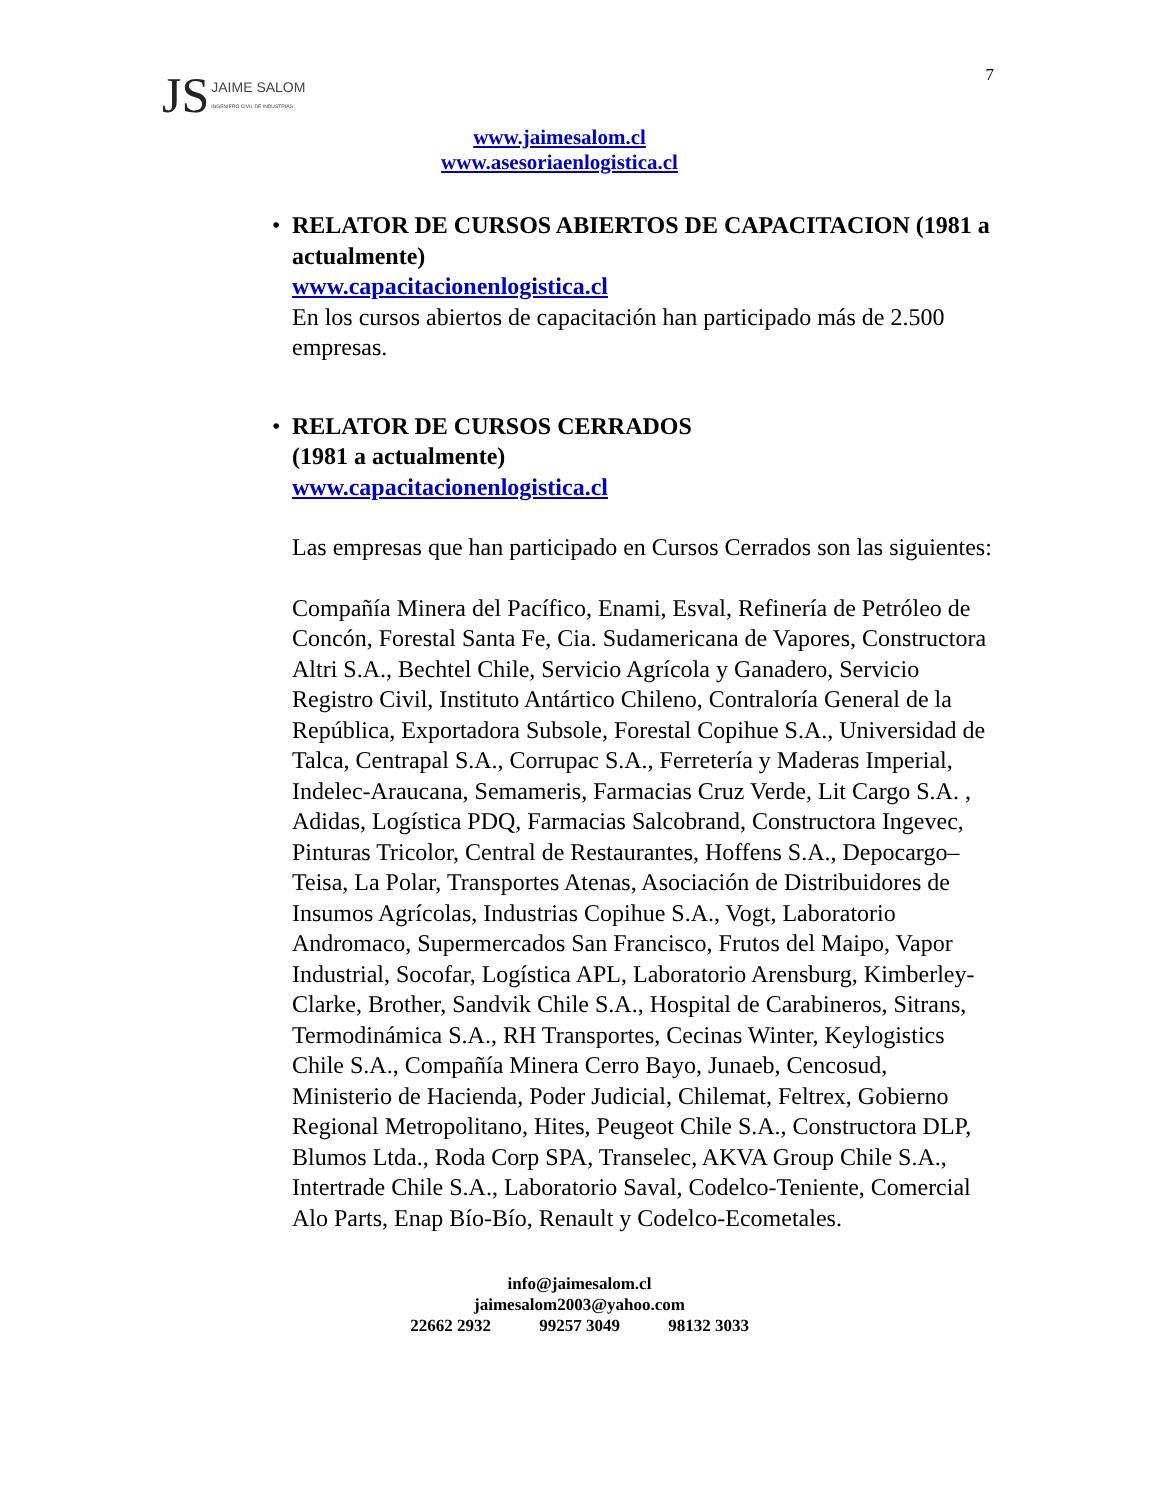JS JAIME SALOM
INGENIERO CIVIL DE INDUSTRIAS
7
www.jaimesalom.cl
www.asesoriaenlogistica.cl
•
RELATOR DE CURSOS ABIERTOS DE CAPACITACION (1981 a actualmente)
www.capacitacionenlogistica.cl
En los cursos abiertos de capacitación han participado más de 2.500 empresas.
•
RELATOR DE CURSOS CERRADOS
(1981 a actualmente)
www.capacitacionenlogistica.cl
Las empresas que han participado en Cursos Cerrados son las siguientes:
Compañía Minera del Pacífico, Enami, Esval, Refinería de Petróleo de Concón, Forestal Santa Fe, Cia. Sudamericana de Vapores, Constructora Altri S.A., Bechtel Chile, Servicio Agrícola y Ganadero, Servicio Registro Civil, Instituto Antártico Chileno, Contraloría General de la República, Exportadora Subsole, Forestal Copihue S.A., Universidad de Talca, Centrapal S.A., Corrupac S.A., Ferretería y Maderas Imperial, Indelec-Araucana, Semameris, Farmacias Cruz Verde, Lit Cargo S.A. , Adidas, Logística PDQ, Farmacias Salcobrand, Constructora Ingevec, Pinturas Tricolor, Central de Restaurantes, Hoffens S.A., Depocargo–Teisa, La Polar, Transportes Atenas, Asociación de Distribuidores de Insumos Agrícolas, Industrias Copihue S.A., Vogt, Laboratorio Andromaco, Supermercados San Francisco, Frutos del Maipo, Vapor Industrial, Socofar, Logística APL, Laboratorio Arensburg, Kimberley-Clarke, Brother, Sandvik Chile S.A., Hospital de Carabineros, Sitrans, Termodinámica S.A., RH Transportes, Cecinas Winter, Keylogistics Chile S.A., Compañía Minera Cerro Bayo, Junaeb, Cencosud, Ministerio de Hacienda, Poder Judicial, Chilemat, Feltrex, Gobierno Regional Metropolitano, Hites, Peugeot Chile S.A., Constructora DLP, Blumos Ltda., Roda Corp SPA, Transelec, AKVA Group Chile S.A., Intertrade Chile S.A., Laboratorio Saval, Codelco-Teniente, Comercial Alo Parts, Enap Bío-Bío, Renault y Codelco-Ecometales.
info@jaimesalom.cl
jaimesalom2003@yahoo.com
22662 2932 99257 3049 98132 3033